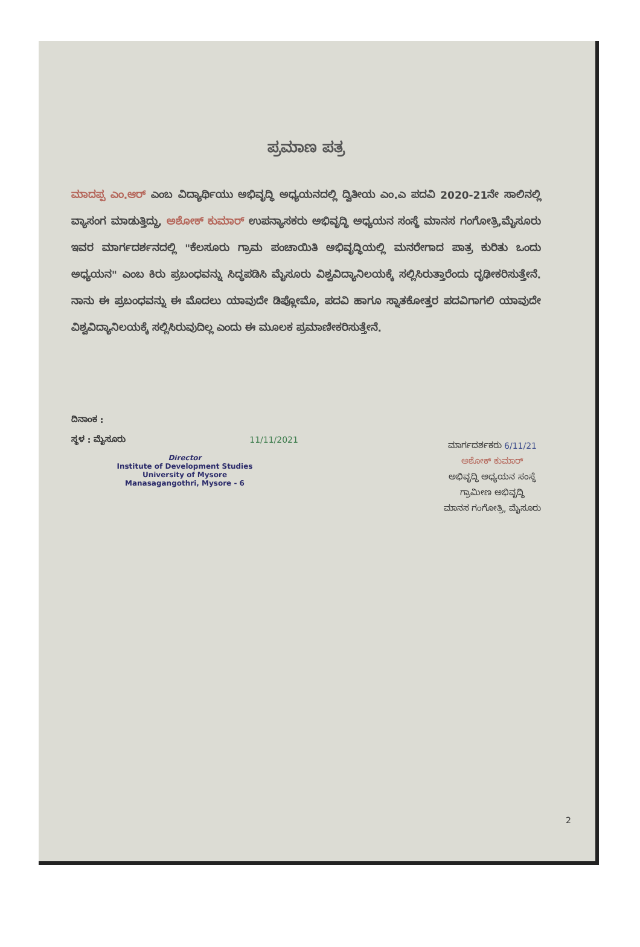ಪ್ರಮಾಣ ಪತ್ರ
ಮಾದಪ್ಪ ಎಂ.ಆರ್ ಎಂಬ ವಿದ್ಯಾರ್ಥಿಯು ಅಭಿವೃದ್ಧಿ ಅಧ್ಯಯನದಲ್ಲಿ ದ್ವಿತೀಯ ಎಂ.ಎ ಪದವಿ 2020-21ನೇ ಸಾಲಿನಲ್ಲಿ ವ್ಯಾಸಂಗ ಮಾಡುತ್ತಿದ್ದು, ಅಶೋಕ್ ಕುಮಾರ್ ಉಪನ್ಯಾಸಕರು ಅಭಿವೃದ್ಧಿ ಅಧ್ಯಯನ ಸಂಸ್ಥೆ ಮಾನಸ ಗಂಗೋತ್ರಿ,ಮೈಸೂರು ಇವರ ಮಾರ್ಗದರ್ಶನದಲ್ಲಿ "ಕೆಲಸೂರು ಗ್ರಾಮ ಪಂಚಾಯಿತಿ ಅಭಿವೃದ್ಧಿಯಲ್ಲಿ ಮನರೇಗಾದ ಪಾತ್ರ ಕುರಿತು ಒಂದು ಅಧ್ಯಯನ" ಎಂಬ ಕಿರು ಪ್ರಬಂಧವನ್ನು ಸಿದ್ಧಪಡಿಸಿ ಮೈಸೂರು ವಿಶ್ವವಿದ್ಯಾನಿಲಯಕ್ಕೆ ಸಲ್ಲಿಸಿರುತ್ತಾರೆಂದು ದೃಢೀಕರಿಸುತ್ತೇನೆ. ನಾನು ಈ ಪ್ರಬಂಧವನ್ನು ಈ ಮೊದಲು ಯಾವುದೇ ಡಿಪ್ಲೋಮೊ, ಪದವಿ ಹಾಗೂ ಸ್ನಾತಕೋತ್ತರ ಪದವಿಗಾಗಲಿ ಯಾವುದೇ ವಿಶ್ವವಿದ್ಯಾನಿಲಯಕ್ಕೆ ಸಲ್ಲಿಸಿರುವುದಿಲ್ಲ ಎಂದು ಈ ಮೂಲಕ ಪ್ರಮಾಣೀಕರಿಸುತ್ತೇನೆ.
ದಿನಾಂಕ :
ಸ್ಥಳ : ಮೈಸೂರು 11/11/2021
Director
Institute of Development Studies
University of Mysore
Manasagangothri, Mysore - 6
ಮಾರ್ಗದರ್ಶಕರು 6/11/21
ಅಶೋಕ್ ಕುಮಾರ್
ಅಭಿವೃದ್ಧಿ ಅಧ್ಯಯನ ಸಂಸ್ಥೆ
ಗ್ರಾಮೀಣ ಅಭಿವೃದ್ಧಿ
ಮಾನಸ ಗಂಗೋತ್ರಿ, ಮೈಸೂರು
2